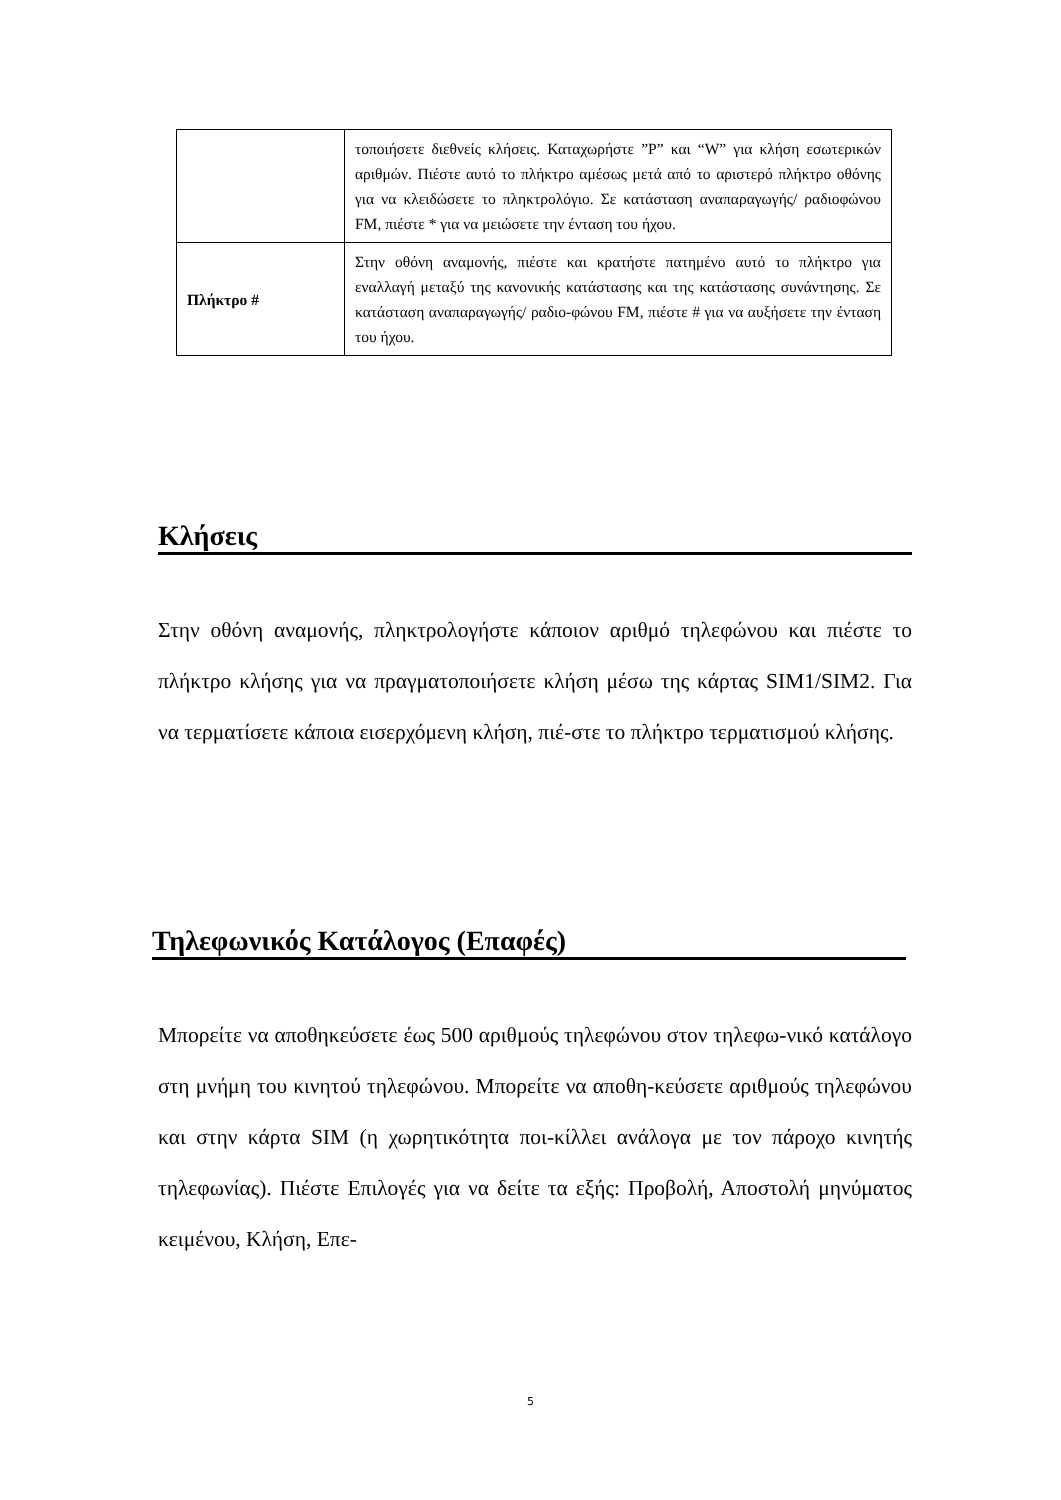| | τοποιήσετε διεθνείς κλήσεις. Καταχωρήστε ”P” και “W” για κλήση εσωτερικών αριθμών. Πιέστε αυτό το πλήκτρο αμέσως μετά από το αριστερό πλήκτρο οθόνης για να κλειδώσετε το πληκτρολόγιο. Σε κατάσταση αναπαραγωγής/ ραδιοφώνου FM, πιέστε * για να μειώσετε την ένταση του ήχου. |
| Πλήκτρο # | Στην οθόνη αναμονής, πιέστε και κρατήστε πατημένο αυτό το πλήκτρο για εναλλαγή μεταξύ της κανονικής κατάστασης και της κατάστασης συνάντησης. Σε κατάσταση αναπαραγωγής/ ραδιο-φώνου FM, πιέστε # για να αυξήσετε την ένταση του ήχου. |
Κλήσεις
Στην οθόνη αναμονής, πληκτρολογήστε κάποιον αριθμό τηλεφώνου και πιέστε το πλήκτρο κλήσης για να πραγματοποιήσετε κλήση μέσω της κάρτας SIM1/SIM2. Για να τερματίσετε κάποια εισερχόμενη κλήση, πιέ-στε το πλήκτρο τερματισμού κλήσης.
Τηλεφωνικός Κατάλογος (Επαφές)
Μπορείτε να αποθηκεύσετε έως 500 αριθμούς τηλεφώνου στον τηλεφω-νικό κατάλογο στη μνήμη του κινητού τηλεφώνου. Μπορείτε να αποθη-κεύσετε αριθμούς τηλεφώνου και στην κάρτα SIM (η χωρητικότητα ποι-κίλλει ανάλογα με τον πάροχο κινητής τηλεφωνίας). Πιέστε Επιλογές για να δείτε τα εξής: Προβολή, Αποστολή μηνύματος κειμένου, Κλήση, Επε-
5